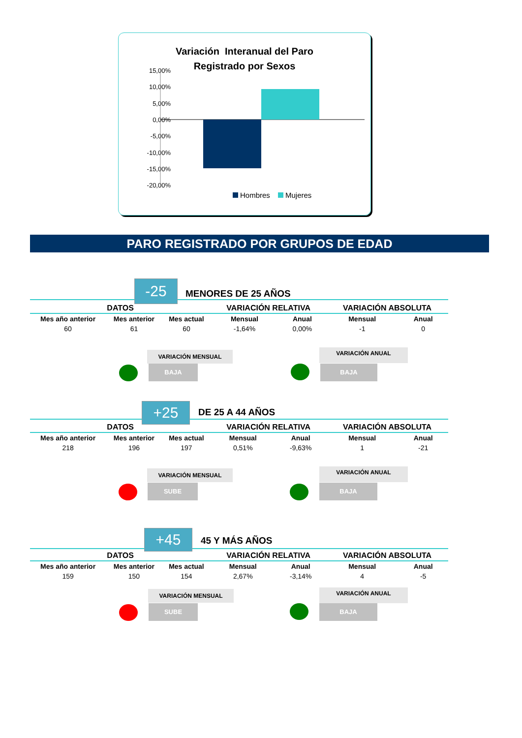Variación Interanual del Paro
Registrado por Sexos
15,00%
10,00%
5,00%
0,00%
-5,00%
-10,00%
-15,00%
-20,00%
Hombres
Mujeres
PARO REGISTRADO POR GRUPOS DE EDAD
-25 MENORES DE 25 AÑOS
| DATOS | | | VARIACIÓN RELATIVA | | VARIACIÓN ABSOLUTA | |
| --- | --- | --- | --- | --- | --- | --- |
| Mes año anterior | Mes anterior | Mes actual | Mensual | Anual | Mensual | Anual |
| 60 | 61 | 60 | -1,64% | 0,00% | -1 | 0 |
VARIACIÓN MENSUAL VARIACIÓN ANUAL
BAJA BAJA
+25 DE 25 A 44 AÑOS
| DATOS | | | VARIACIÓN RELATIVA | | VARIACIÓN ABSOLUTA | |
| --- | --- | --- | --- | --- | --- | --- |
| Mes año anterior | Mes anterior | Mes actual | Mensual | Anual | Mensual | Anual |
| 218 | 196 | 197 | 0,51% | -9,63% | 1 | -21 |
VARIACIÓN MENSUAL VARIACIÓN ANUAL
SUBE BAJA
+45 45 Y MÁS AÑOS
| DATOS | | | VARIACIÓN RELATIVA | | VARIACIÓN ABSOLUTA | |
| --- | --- | --- | --- | --- | --- | --- |
| Mes año anterior | Mes anterior | Mes actual | Mensual | Anual | Mensual | Anual |
| 159 | 150 | 154 | 2,67% | -3,14% | 4 | -5 |
VARIACIÓN MENSUAL VARIACIÓN ANUAL
SUBE BAJA